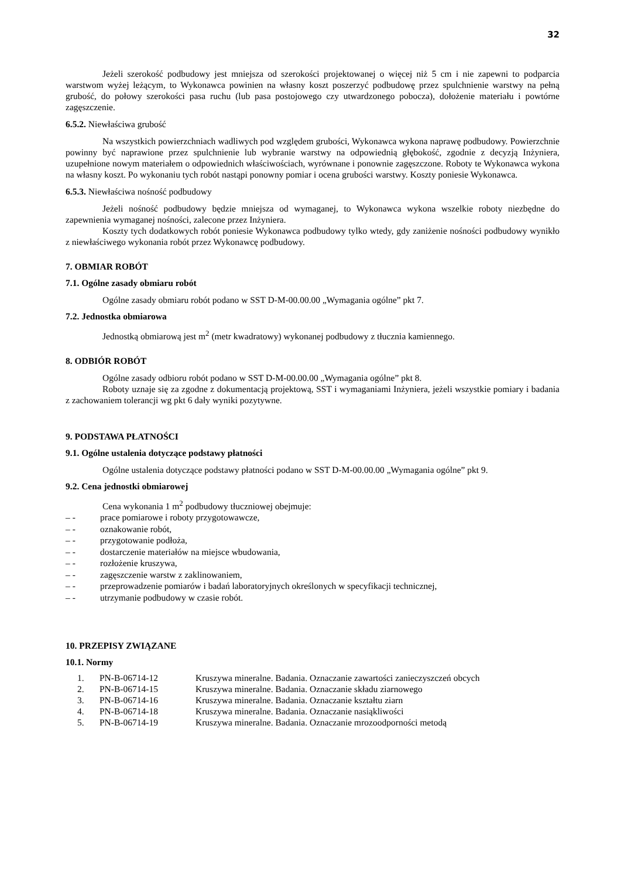32
Jeżeli szerokość podbudowy jest mniejsza od szerokości projektowanej o więcej niż 5 cm i nie zapewni to podparcia warstwom wyżej leżącym, to Wykonawca powinien na własny koszt poszerzyć podbudowę przez spulchnienie warstwy na pełną grubość, do połowy szerokości pasa ruchu (lub pasa postojowego czy utwardzonego pobocza), dołożenie materiału i powtórne zagęszczenie.
6.5.2. Niewłaściwa grubość
Na wszystkich powierzchniach wadliwych pod względem grubości, Wykonawca wykona naprawę podbudowy. Powierzchnie powinny być naprawione przez spulchnienie lub wybranie warstwy na odpowiednią głębokość, zgodnie z decyzją Inżyniera, uzupełnione nowym materiałem o odpowiednich właściwościach, wyrównane i ponownie zagęszczone. Roboty te Wykonawca wykona na własny koszt. Po wykonaniu tych robót nastąpi ponowny pomiar i ocena grubości warstwy. Koszty poniesie Wykonawca.
6.5.3. Niewłaściwa nośność podbudowy
Jeżeli nośność podbudowy będzie mniejsza od wymaganej, to Wykonawca wykona wszelkie roboty niezbędne do zapewnienia wymaganej nośności, zalecone przez Inżyniera.
Koszty tych dodatkowych robót poniesie Wykonawca podbudowy tylko wtedy, gdy zaniżenie nośności podbudowy wynikło z niewłaściwego wykonania robót przez Wykonawcę podbudowy.
7. OBMIAR ROBÓT
7.1. Ogólne zasady obmiaru robót
Ogólne zasady obmiaru robót podano w SST D-M-00.00.00 „Wymagania ogólne” pkt 7.
7.2. Jednostka obmiarowa
Jednostką obmiarową jest m<sup>2</sup> (metr kwadratowy) wykonanej podbudowy z tłucznia kamiennego.
8. ODBIÓR ROBÓT
Ogólne zasady odbioru robót podano w SST D-M-00.00.00 „Wymagania ogólne” pkt 8.
Roboty uznaje się za zgodne z dokumentacją projektową, SST i wymaganiami Inżyniera, jeżeli wszystkie pomiary i badania z zachowaniem tolerancji wg pkt 6 dały wyniki pozytywne.
9. PODSTAWA PŁATNOŚCI
9.1. Ogólne ustalenia dotyczące podstawy płatności
Ogólne ustalenia dotyczące podstawy płatności podano w SST D-M-00.00.00 „Wymagania ogólne” pkt 9.
9.2. Cena jednostki obmiarowej
Cena wykonania 1 m<sup>2</sup> podbudowy tłuczniowej obejmuje:
– - prace pomiarowe i roboty przygotowawcze,
– - oznakowanie robót,
– - przygotowanie podłoża,
– - dostarczenie materiałów na miejsce wbudowania,
– - rozłożenie kruszywa,
– - zagęszczenie warstw z zaklinowaniem,
– - przeprowadzenie pomiarów i badań laboratoryjnych określonych w specyfikacji technicznej,
– - utrzymanie podbudowy w czasie robót.
10. PRZEPISY ZWIĄZANE
10.1. Normy
| 1. | PN-B-06714-12 | Kruszywa mineralne. Badania. Oznaczanie zawartości zanieczyszczeń obcych |
| 2. | PN-B-06714-15 | Kruszywa mineralne. Badania. Oznaczanie składu ziarnowego |
| 3. | PN-B-06714-16 | Kruszywa mineralne. Badania. Oznaczanie kształtu ziarn |
| 4. | PN-B-06714-18 | Kruszywa mineralne. Badania. Oznaczanie nasiąkliwości |
| 5. | PN-B-06714-19 | Kruszywa mineralne. Badania. Oznaczanie mrozoodporności metodą |